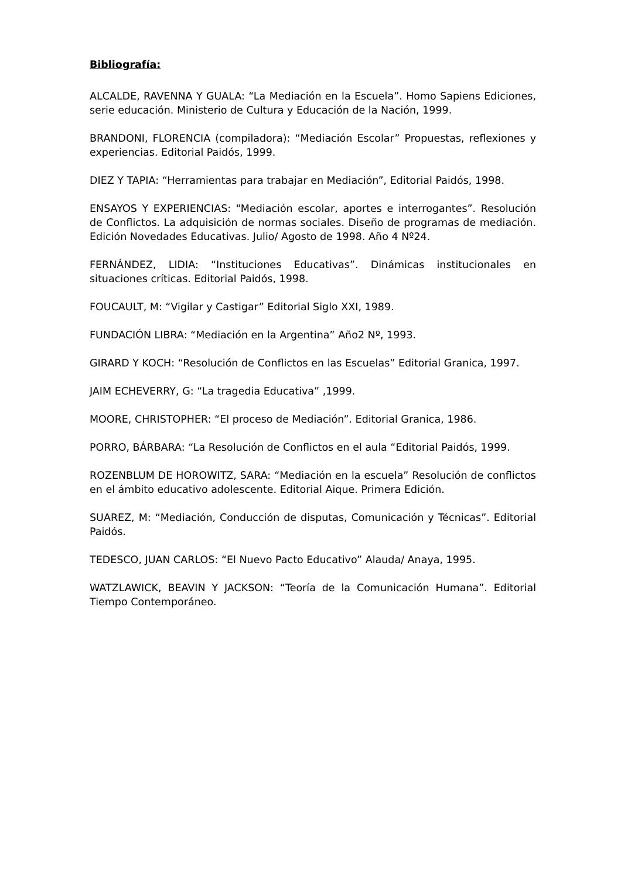Bibliografía:
ALCALDE, RAVENNA Y GUALA: “La Mediación en la Escuela”. Homo Sapiens Ediciones, serie educación. Ministerio de Cultura y Educación de la Nación, 1999.
BRANDONI, FLORENCIA (compiladora): “Mediación Escolar” Propuestas, reflexiones y experiencias. Editorial Paidós, 1999.
DIEZ Y TAPIA: “Herramientas para trabajar en Mediación”, Editorial Paidós, 1998.
ENSAYOS Y EXPERIENCIAS: "Mediación escolar, aportes e interrogantes”. Resolución de Conflictos. La adquisición de normas sociales. Diseño de programas de mediación. Edición Novedades Educativas. Julio/ Agosto de 1998. Año 4 Nº24.
FERNÁNDEZ, LIDIA: “Instituciones Educativas”. Dinámicas institucionales en situaciones críticas. Editorial Paidós, 1998.
FOUCAULT, M: “Vigilar y Castigar” Editorial Siglo XXI, 1989.
FUNDACIÓN LIBRA: “Mediación en la Argentina” Año2 Nº, 1993.
GIRARD Y KOCH: “Resolución de Conflictos en las Escuelas” Editorial Granica, 1997.
JAIM ECHEVERRY, G: “La tragedia Educativa” ,1999.
MOORE, CHRISTOPHER: “El proceso de Mediación”. Editorial Granica, 1986.
PORRO, BÁRBARA: “La Resolución de Conflictos en el aula “Editorial Paidós, 1999.
ROZENBLUM DE HOROWITZ, SARA: “Mediación en la escuela” Resolución de conflictos en el ámbito educativo adolescente. Editorial Aique. Primera Edición.
SUAREZ, M: “Mediación, Conducción de disputas, Comunicación y Técnicas”. Editorial Paidós.
TEDESCO, JUAN CARLOS: “El Nuevo Pacto Educativo” Alauda/ Anaya, 1995.
WATZLAWICK, BEAVIN Y JACKSON: “Teoría de la Comunicación Humana”. Editorial Tiempo Contemporáneo.